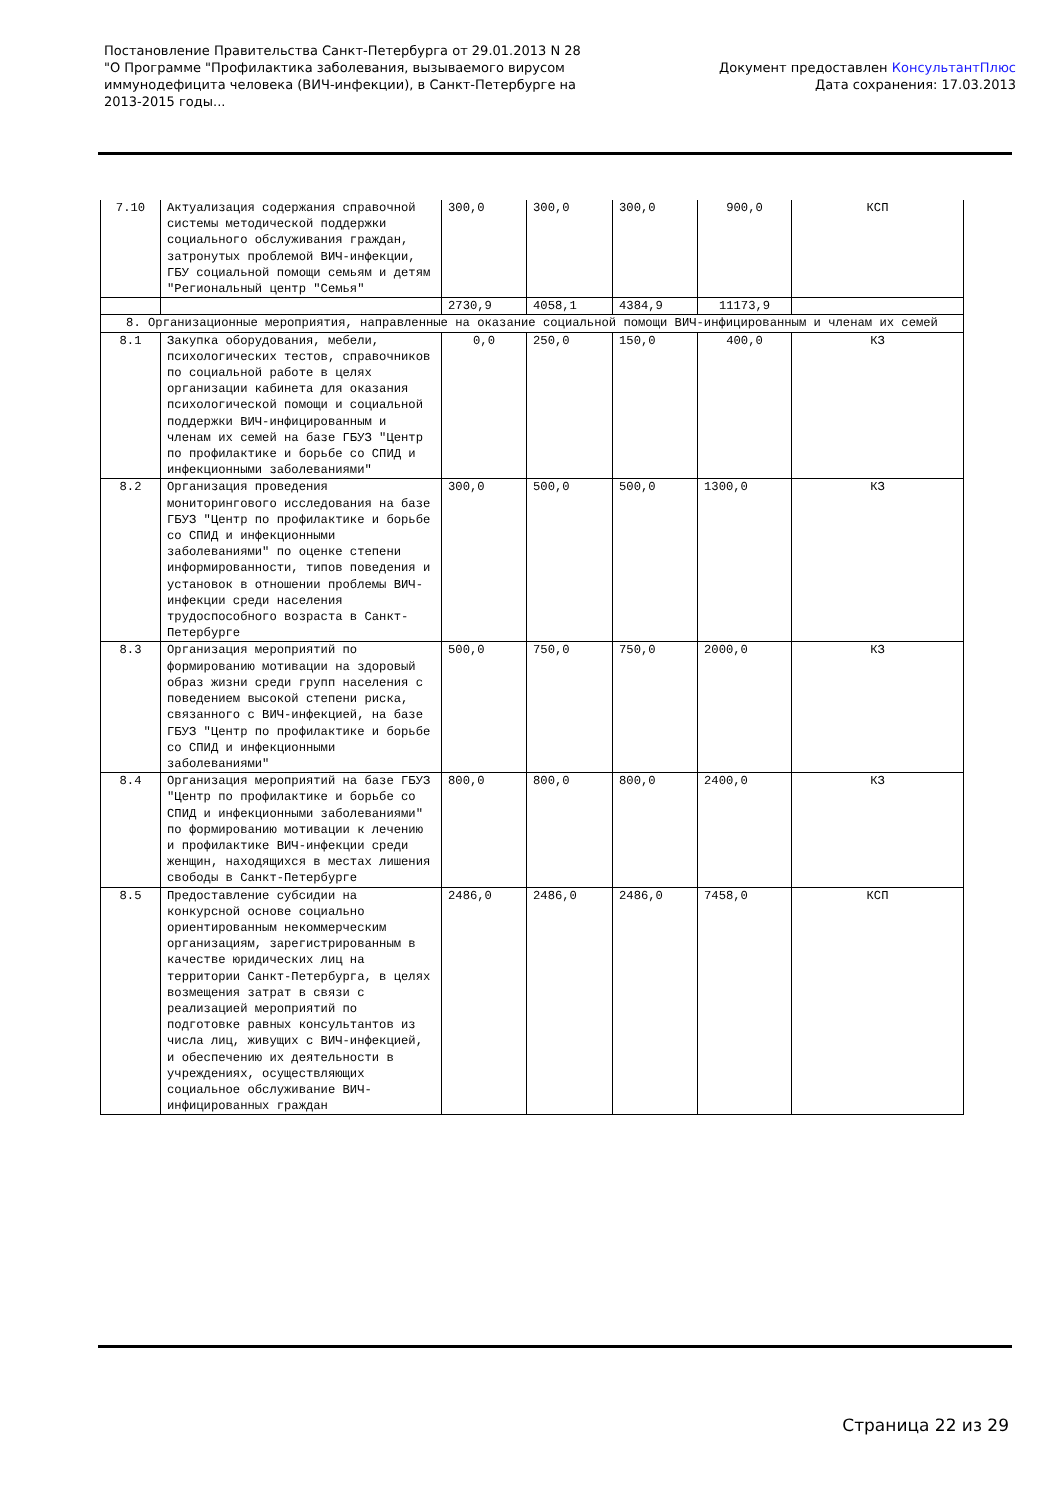Постановление Правительства Санкт-Петербурга от 29.01.2013 N 28
"О Программе "Профилактика заболевания, вызываемого вирусом иммунодефицита человека (ВИЧ-инфекции), в Санкт-Петербурге на 2013-2015 годы...
Документ предоставлен КонсультантПлюс
Дата сохранения: 17.03.2013
| 7.10 | Актуализация содержания справочной системы методической поддержки социального обслуживания граждан, затронутых проблемой ВИЧ-инфекции, ГБУ социальной помощи семьям и детям "Региональный центр "Семья" | 300,0 | 300,0 | 300,0 | 900,0 | КСП |
| | | 2730,9 | 4058,1 | 4384,9 | 11173,9 | |
| 8. Организационные мероприятия, направленные на оказание социальной помощи ВИЧ-инфицированным и членам их семей | | | | | | |
| 8.1 | Закупка оборудования, мебели, психологических тестов, справочников по социальной работе в целях организации кабинета для оказания психологической помощи и социальной поддержки ВИЧ-инфицированным и членам их семей на базе ГБУЗ "Центр по профилактике и борьбе со СПИД и инфекционными заболеваниями" | 0,0 | 250,0 | 150,0 | 400,0 | КЗ |
| 8.2 | Организация проведения мониторингового исследования на базе ГБУЗ "Центр по профилактике и борьбе со СПИД и инфекционными заболеваниями" по оценке степени информированности, типов поведения и установок в отношении проблемы ВИЧ-инфекции среди населения трудоспособного возраста в Санкт-Петербурге | 300,0 | 500,0 | 500,0 | 1300,0 | КЗ |
| 8.3 | Организация мероприятий по формированию мотивации на здоровый образ жизни среди групп населения с поведением высокой степени риска, связанного с ВИЧ-инфекцией, на базе ГБУЗ "Центр по профилактике и борьбе со СПИД и инфекционными заболеваниями" | 500,0 | 750,0 | 750,0 | 2000,0 | КЗ |
| 8.4 | Организация мероприятий на базе ГБУЗ "Центр по профилактике и борьбе со СПИД и инфекционными заболеваниями" по формированию мотивации к лечению и профилактике ВИЧ-инфекции среди женщин, находящихся в местах лишения свободы в Санкт-Петербурге | 800,0 | 800,0 | 800,0 | 2400,0 | КЗ |
| 8.5 | Предоставление субсидии на конкурсной основе социально ориентированным некоммерческим организациям, зарегистрированным в качестве юридических лиц на территории Санкт-Петербурга, в целях возмещения затрат в связи с реализацией мероприятий по подготовке равных консультантов из числа лиц, живущих с ВИЧ-инфекцией, и обеспечению их деятельности в учреждениях, осуществляющих социальное обслуживание ВИЧ-инфицированных граждан | 2486,0 | 2486,0 | 2486,0 | 7458,0 | КСП |
Страница 22 из 29